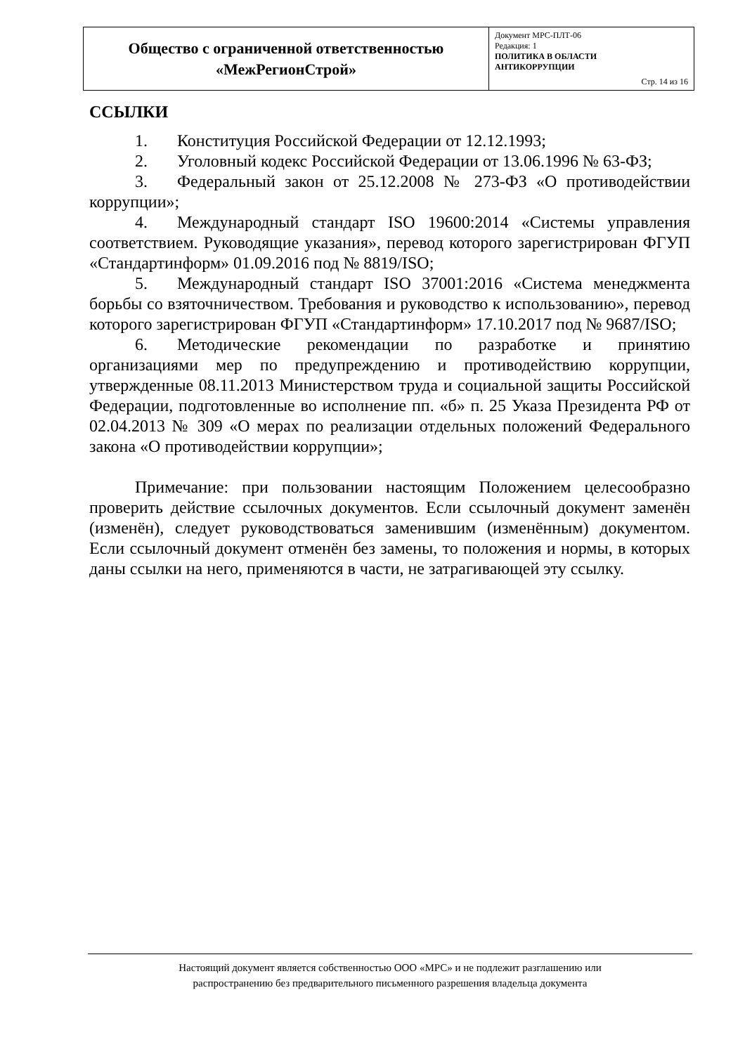| Общество с ограниченной ответственностью «МежРегионСтрой» | Документ МРС-ПЛТ-06 Редакция: 1 ПОЛИТИКА В ОБЛАСТИ АНТИКОРРУПЦИИ Стр. 14 из 16 |
ССЫЛКИ
1. Конституция Российской Федерации от 12.12.1993;
2. Уголовный кодекс Российской Федерации от 13.06.1996 № 63-ФЗ;
3. Федеральный закон от 25.12.2008 № 273-ФЗ «О противодействии коррупции»;
4. Международный стандарт ISO 19600:2014 «Системы управления соответствием. Руководящие указания», перевод которого зарегистрирован ФГУП «Стандартинформ» 01.09.2016 под № 8819/ISO;
5. Международный стандарт ISO 37001:2016 «Система менеджмента борьбы со взяточничеством. Требования и руководство к использованию», перевод которого зарегистрирован ФГУП «Стандартинформ» 17.10.2017 под № 9687/ISO;
6. Методические рекомендации по разработке и принятию организациями мер по предупреждению и противодействию коррупции, утвержденные 08.11.2013 Министерством труда и социальной защиты Российской Федерации, подготовленные во исполнение пп. «б» п. 25 Указа Президента РФ от 02.04.2013 № 309 «О мерах по реализации отдельных положений Федерального закона «О противодействии коррупции»;
Примечание: при пользовании настоящим Положением целесообразно проверить действие ссылочных документов. Если ссылочный документ заменён (изменён), следует руководствоваться заменившим (изменённым) документом. Если ссылочный документ отменён без замены, то положения и нормы, в которых даны ссылки на него, применяются в части, не затрагивающей эту ссылку.
Настоящий документ является собственностью ООО «МРС» и не подлежит разглашению или
распространению без предварительного письменного разрешения владельца документа